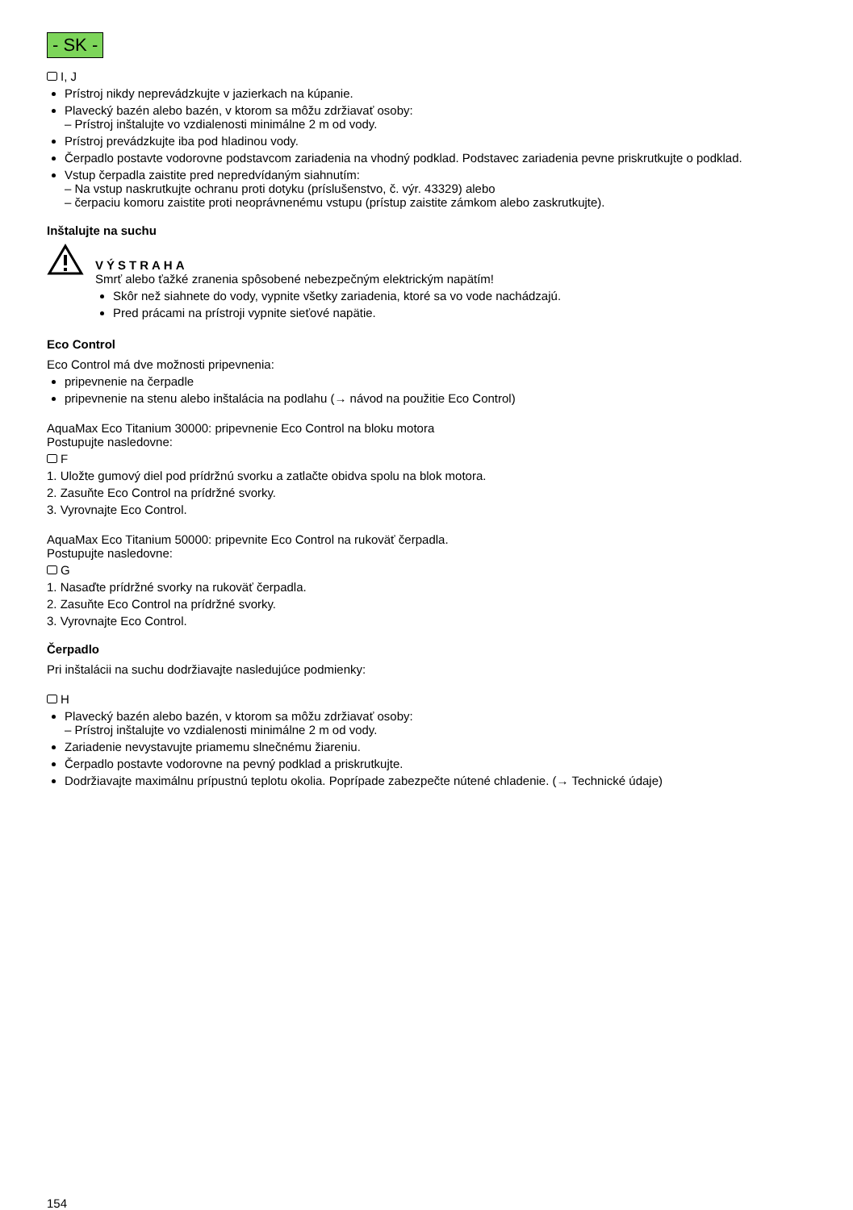- SK -
I, J
Prístroj nikdy neprevádzkujte v jazierkach na kúpanie.
Plavecký bazén alebo bazén, v ktorom sa môžu zdržiavať osoby:
– Prístroj inštalujte vo vzdialenosti minimálne 2 m od vody.
Prístroj prevádzkujte iba pod hladinou vody.
Čerpadlo postavte vodorovne podstavcom zariadenia na vhodný podklad. Podstavec zariadenia pevne priskrutkujte o podklad.
Vstup čerpadla zaistite pred nepredvídaným siahnutím:
– Na vstup naskrutkujte ochranu proti dotyku (príslušenstvo, č. výr. 43329) alebo
– čerpaciu komoru zaistite proti neoprávnenému vstupu (prístup zaistite zámkom alebo zaskrutkujte).
Inštalujte na suchu
VÝSTRAHA
Smrť alebo ťažké zranenia spôsobené nebezpečným elektrickým napätím!
Skôr než siahnete do vody, vypnite všetky zariadenia, ktoré sa vo vode nachádzajú.
Pred prácami na prístroji vypnite sieťové napätie.
Eco Control
Eco Control má dve možnosti pripevnenia:
pripevnenie na čerpadle
pripevnenie na stenu alebo inštalácia na podlahu (→ návod na použitie Eco Control)
AquaMax Eco Titanium 30000: pripevnenie Eco Control na bloku motora
Postupujte nasledovne:
F
1. Uložte gumový diel pod prídržnú svorku a zatlačte obidva spolu na blok motora.
2. Zasuňte Eco Control na prídržné svorky.
3. Vyrovnajte Eco Control.
AquaMax Eco Titanium 50000: pripevnite Eco Control na rukoväť čerpadla.
Postupujte nasledovne:
G
1. Nasaďte prídržné svorky na rukoväť čerpadla.
2. Zasuňte Eco Control na prídržné svorky.
3. Vyrovnajte Eco Control.
Čerpadlo
Pri inštalácii na suchu dodržiavajte nasledujúce podmienky:
H
Plavecký bazén alebo bazén, v ktorom sa môžu zdržiavať osoby:
– Prístroj inštalujte vo vzdialenosti minimálne 2 m od vody.
Zariadenie nevystavujte priamemu slnečnému žiareniu.
Čerpadlo postavte vodorovne na pevný podklad a priskrutkujte.
Dodržiavajte maximálnu prípustnú teplotu okolia. Poprípade zabezpečte nútené chladenie. (→ Technické údaje)
154